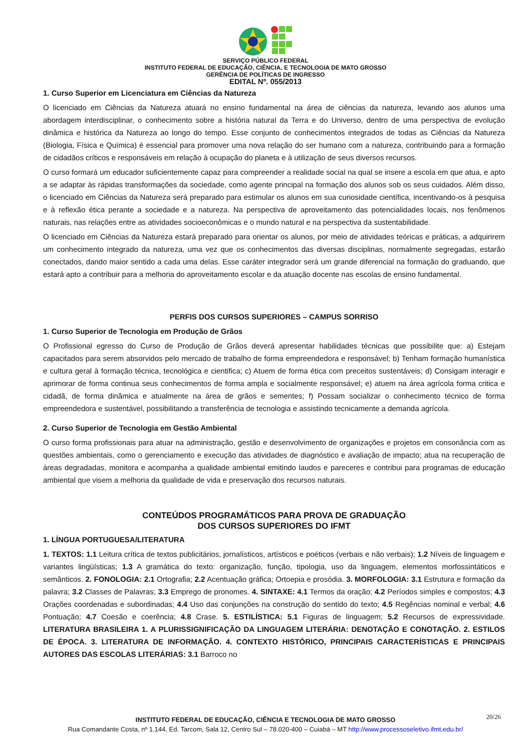SERVIÇO PÚBLICO FEDERAL
INSTITUTO FEDERAL DE EDUCAÇÃO, CIÊNCIA, E TECNOLOGIA DE MATO GROSSO
GERÊNCIA DE POLÍTICAS DE INGRESSO
EDITAL Nº. 055/2013
1. Curso Superior em Licenciatura em Ciências da Natureza
O licenciado em Ciências da Natureza atuará no ensino fundamental na área de ciências da natureza, levando aos alunos uma abordagem interdisciplinar, o conhecimento sobre a história natural da Terra e do Universo, dentro de uma perspectiva de evolução dinâmica e histórica da Natureza ao longo do tempo. Esse conjunto de conhecimentos integrados de todas as Ciências da Natureza (Biologia, Física e Química) é essencial para promover uma nova relação do ser humano com a natureza, contribuindo para a formação de cidadãos críticos e responsáveis em relação à ocupação do planeta e à utilização de seus diversos recursos.
O curso formará um educador suficientemente capaz para compreender a realidade social na qual se insere a escola em que atua, e apto a se adaptar às rápidas transformações da sociedade, como agente principal na formação dos alunos sob os seus cuidados. Além disso, o licenciado em Ciências da Natureza será preparado para estimular os alunos em sua curiosidade científica, incentivando-os à pesquisa e à reflexão ética perante a sociedade e a natureza. Na perspectiva de aproveitamento das potencialidades locais, nos fenômenos naturais, nas relações entre as atividades socioeconômicas e o mundo natural e na perspectiva da sustentabilidade.
O licenciado em Ciências da Natureza estará preparado para orientar os alunos, por meio de atividades teóricas e práticas, a adquirirem um conhecimento integrado da natureza, uma vez que os conhecimentos das diversas disciplinas, normalmente segregadas, estarão conectados, dando maior sentido a cada uma delas. Esse caráter integrador será um grande diferencial na formação do graduando, que estará apto a contribuir para a melhoria do aproveitamento escolar e da atuação docente nas escolas de ensino fundamental.
PERFIS DOS CURSOS SUPERIORES – CAMPUS SORRISO
1. Curso Superior de Tecnologia em Produção de Grãos
O Profissional egresso do Curso de Produção de Grãos deverá apresentar habilidades técnicas que possibilite que: a) Estejam capacitados para serem absorvidos pelo mercado de trabalho de forma empreendedora e responsável; b) Tenham formação humanística e cultura geral à formação técnica, tecnológica e cientifica; c) Atuem de forma ética com preceitos sustentáveis; d) Consigam interagir e aprimorar de forma continua seus conhecimentos de forma ampla e socialmente responsável; e) atuem na área agrícola forma critica e cidadã, de forma dinâmica e atualmente na área de grãos e sementes; f) Possam socializar o conhecimento técnico de forma empreendedora e sustentável, possibilitando a transferência de tecnologia e assistindo tecnicamente a demanda agrícola.
2. Curso Superior de Tecnologia em Gestão Ambiental
O curso forma profissionais para atuar na administração, gestão e desenvolvimento de organizações e projetos em consonância com as questões ambientais, como o gerenciamento e execução das atividades de diagnóstico e avaliação de impacto; atua na recuperação de áreas degradadas, monitora e acompanha a qualidade ambiental emitindo laudos e pareceres e contribui para programas de educação ambiental que visem a melhoria da qualidade de vida e preservação dos recursos naturais.
CONTEÚDOS PROGRAMÁTICOS PARA PROVA DE GRADUAÇÃO
DOS CURSOS SUPERIORES DO IFMT
1. LÍNGUA PORTUGUESA/LITERATURA
1. TEXTOS: 1.1 Leitura crítica de textos publicitários, jornalísticos, artísticos e poéticos (verbais e não verbais); 1.2 Níveis de linguagem e variantes lingüísticas; 1.3 A gramática do texto: organização, função, tipologia, uso da linguagem, elementos morfossintáticos e semânticos. 2. FONOLOGIA: 2.1 Ortografia; 2.2 Acentuação gráfica; Ortoepia e prosódia. 3. MORFOLOGIA: 3.1 Estrutura e formação da palavra; 3.2 Classes de Palavras; 3.3 Emprego de pronomes. 4. SINTAXE: 4.1 Termos da oração; 4.2 Períodos simples e compostos; 4.3 Orações coordenadas e subordinadas; 4.4 Uso das conjunções na construção do sentido do texto; 4.5 Regências nominal e verbal; 4.6 Pontuação; 4.7 Coesão e coerência; 4.8 Crase. 5. ESTILÍSTICA: 5.1 Figuras de linguagem; 5.2 Recursos de expressividade. LITERATURA BRASILEIRA 1. A PLURISSIGNIFICAÇÃO DA LINGUAGEM LITERÁRIA: DENOTAÇÃO E CONOTAÇÃO. 2. ESTILOS DE ÉPOCA. 3. LITERATURA DE INFORMAÇÃO. 4. CONTEXTO HISTÓRICO, PRINCIPAIS CARACTERÍSTICAS E PRINCIPAIS AUTORES DAS ESCOLAS LITERÁRIAS: 3.1 Barroco no
20/26 INSTITUTO FEDERAL DE EDUCAÇÃO, CIÊNCIA E TECNOLOGIA DE MATO GROSSO
Rua Comandante Costa, nº 1.144, Ed. Tarcom, Sala 12, Centro Sul – 78.020-400 – Cuiabá – MT http://www.processoseletivo.ifmt.edu.br/